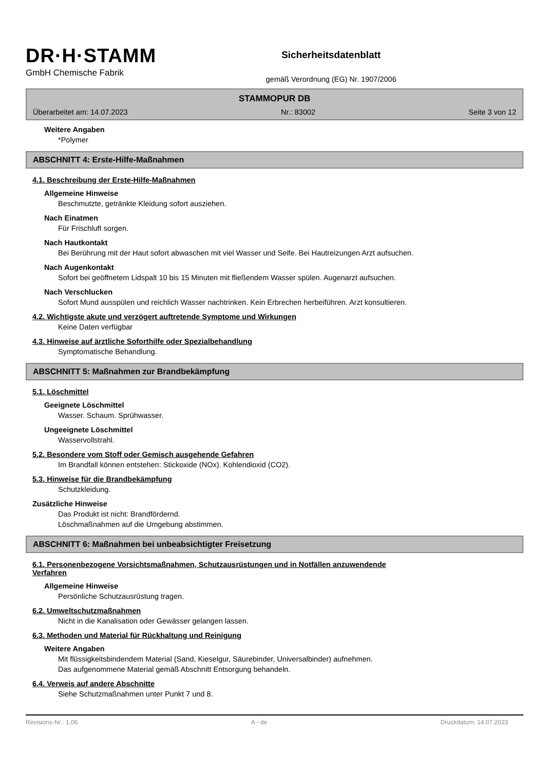DR·H·STAMM
GmbH Chemische Fabrik
Sicherheitsdatenblatt
gemäß Verordnung (EG) Nr. 1907/2006
STAMMOPUR DB
Überarbeitet am: 14.07.2023 Nr.: 83002 Seite 3 von 12
Weitere Angaben
*Polymer
ABSCHNITT 4: Erste-Hilfe-Maßnahmen
4.1. Beschreibung der Erste-Hilfe-Maßnahmen
Allgemeine Hinweise
Beschmutzte, getränkte Kleidung sofort ausziehen.
Nach Einatmen
Für Frischluft sorgen.
Nach Hautkontakt
Bei Berührung mit der Haut sofort abwaschen mit viel Wasser und Seife. Bei Hautreizungen Arzt aufsuchen.
Nach Augenkontakt
Sofort bei geöffnetem Lidspalt 10 bis 15 Minuten mit fließendem Wasser spülen. Augenarzt aufsuchen.
Nach Verschlucken
Sofort Mund ausspülen und reichlich Wasser nachtrinken. Kein Erbrechen herbeiführen. Arzt konsultieren.
4.2. Wichtigste akute und verzögert auftretende Symptome und Wirkungen
Keine Daten verfügbar
4.3. Hinweise auf ärztliche Soforthilfe oder Spezialbehandlung
Symptomatische Behandlung.
ABSCHNITT 5: Maßnahmen zur Brandbekämpfung
5.1. Löschmittel
Geeignete Löschmittel
Wasser. Schaum. Sprühwasser.
Ungeeignete Löschmittel
Wasservollstrahl.
5.2. Besondere vom Stoff oder Gemisch ausgehende Gefahren
Im Brandfall können entstehen: Stickoxide (NOx). Kohlendioxid (CO2).
5.3. Hinweise für die Brandbekämpfung
Schutzkleidung.
Zusätzliche Hinweise
Das Produkt ist nicht: Brandfördernd.
Löschmaßnahmen auf die Umgebung abstimmen.
ABSCHNITT 6: Maßnahmen bei unbeabsichtigter Freisetzung
6.1. Personenbezogene Vorsichtsmaßnahmen, Schutzausrüstungen und in Notfällen anzuwendende
Verfahren
Allgemeine Hinweise
Persönliche Schutzausrüstung tragen.
6.2. Umweltschutzmaßnahmen
Nicht in die Kanalisation oder Gewässer gelangen lassen.
6.3. Methoden und Material für Rückhaltung und Reinigung
Weitere Angaben
Mit flüssigkeitsbindendem Material (Sand, Kieselgur, Säurebinder, Universalbinder) aufnehmen.
Das aufgenommene Material gemäß Abschnitt Entsorgung behandeln.
6.4. Verweis auf andere Abschnitte
Siehe Schutzmaßnahmen unter Punkt 7 und 8.
Revisions-Nr.: 1,06 A - de Druckdatum: 14.07.2023